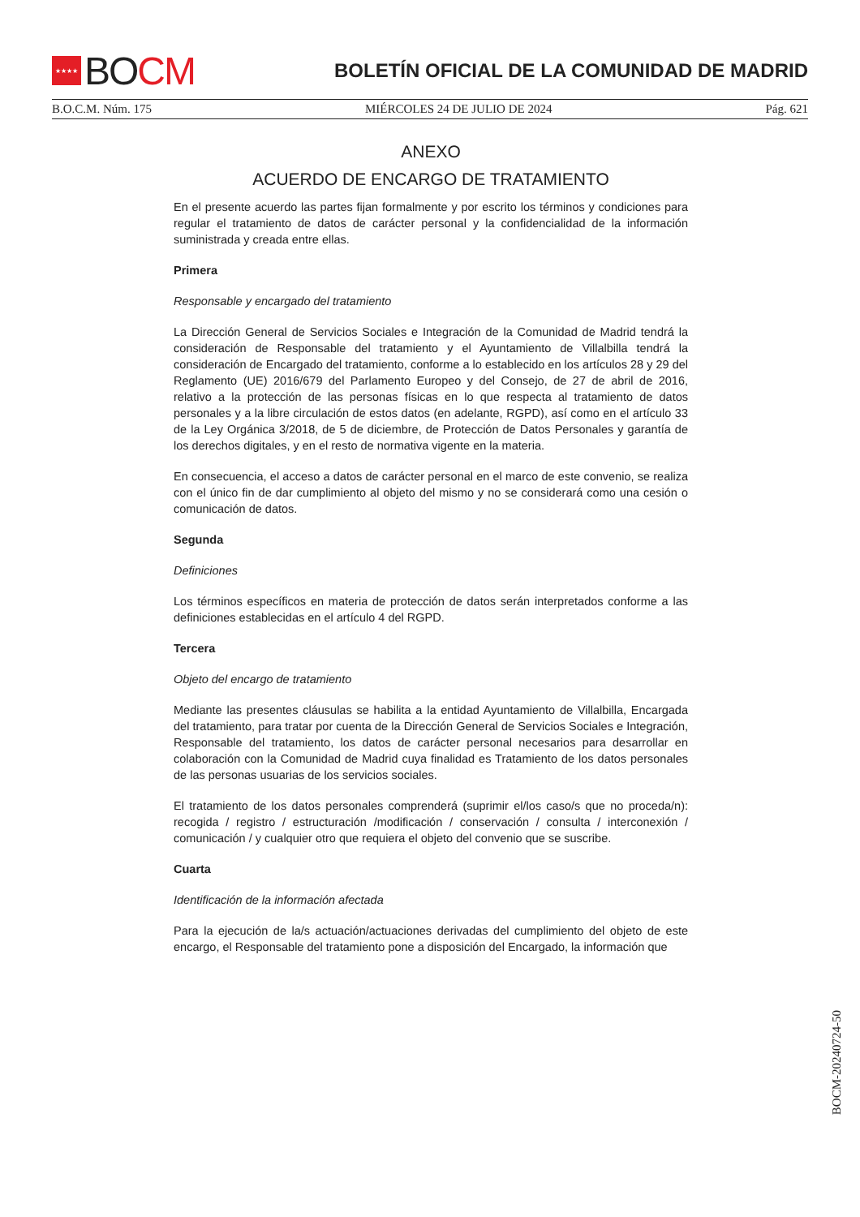★★★★ BO CM
BOLETÍN OFICIAL DE LA COMUNIDAD DE MADRID
B.O.C.M. Núm. 175 MIÉRCOLES 24 DE JULIO DE 2024 Pág. 621
ANEXO
ACUERDO DE ENCARGO DE TRATAMIENTO
En el presente acuerdo las partes fijan formalmente y por escrito los términos y condiciones para regular el tratamiento de datos de carácter personal y la confidencialidad de la información suministrada y creada entre ellas.
Primera
Responsable y encargado del tratamiento
La Dirección General de Servicios Sociales e Integración de la Comunidad de Madrid tendrá la consideración de Responsable del tratamiento y el Ayuntamiento de Villalbilla tendrá la consideración de Encargado del tratamiento, conforme a lo establecido en los artículos 28 y 29 del Reglamento (UE) 2016/679 del Parlamento Europeo y del Consejo, de 27 de abril de 2016, relativo a la protección de las personas físicas en lo que respecta al tratamiento de datos personales y a la libre circulación de estos datos (en adelante, RGPD), así como en el artículo 33 de la Ley Orgánica 3/2018, de 5 de diciembre, de Protección de Datos Personales y garantía de los derechos digitales, y en el resto de normativa vigente en la materia.
En consecuencia, el acceso a datos de carácter personal en el marco de este convenio, se realiza con el único fin de dar cumplimiento al objeto del mismo y no se considerará como una cesión o comunicación de datos.
Segunda
Definiciones
Los términos específicos en materia de protección de datos serán interpretados conforme a las definiciones establecidas en el artículo 4 del RGPD.
Tercera
Objeto del encargo de tratamiento
Mediante las presentes cláusulas se habilita a la entidad Ayuntamiento de Villalbilla, Encargada del tratamiento, para tratar por cuenta de la Dirección General de Servicios Sociales e Integración, Responsable del tratamiento, los datos de carácter personal necesarios para desarrollar en colaboración con la Comunidad de Madrid cuya finalidad es Tratamiento de los datos personales de las personas usuarias de los servicios sociales.
El tratamiento de los datos personales comprenderá (suprimir el/los caso/s que no proceda/n): recogida / registro / estructuración /modificación / conservación / consulta / interconexión / comunicación / y cualquier otro que requiera el objeto del convenio que se suscribe.
Cuarta
Identificación de la información afectada
Para la ejecución de la/s actuación/actuaciones derivadas del cumplimiento del objeto de este encargo, el Responsable del tratamiento pone a disposición del Encargado, la información que
BOCM-20240724-50